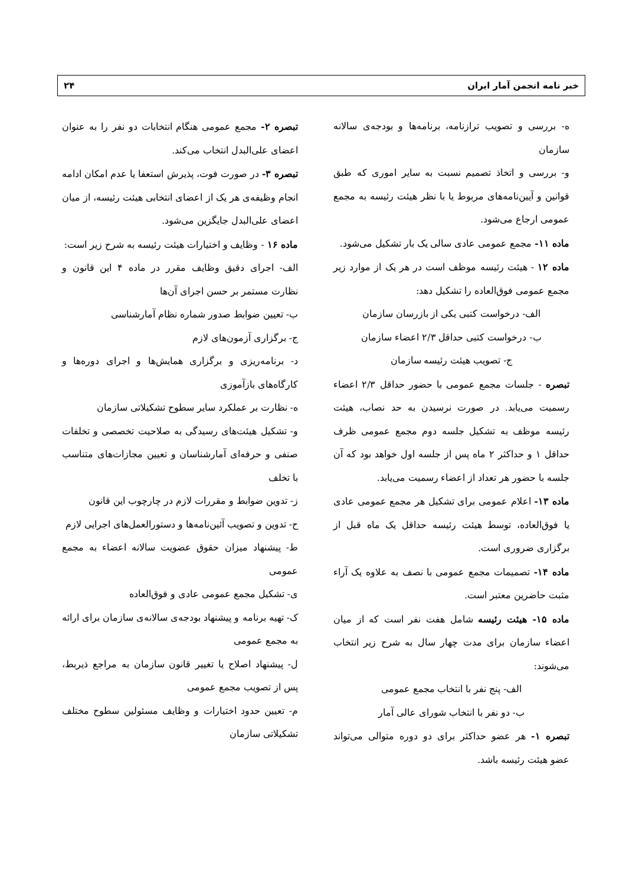خبر نامه انجمن آمار ایران ۲۴
ه- بررسی و تصویب ترازنامه، برنامه‌ها و بودجه‌ی سالانه سازمان
و- بررسی و اتخاذ تصمیم نسبت به سایر اموری که طبق قوانین و آیین‌نامه‌های مربوط یا با نظر هیئت رئیسه به مجمع عمومی ارجاع می‌شود.
ماده ۱۱- مجمع عمومی عادی سالی یک بار تشکیل می‌شود.
ماده ۱۲ - هیئت رئیسه موظف است در هر یک از موارد زیر مجمع عمومی فوق‌العاده را تشکیل دهد:
الف- درخواست کتبی یکی از بازرسان سازمان
ب- درخواست کتبی حداقل ۲/۳ اعضاء سازمان
ج- تصویب هیئت رئیسه سازمان
تبصره - جلسات مجمع عمومی با حضور حداقل ۲/۳ اعضاء رسمیت می‌یابد. در صورت نرسیدن به حد نصاب، هیئت رئیسه موظف به تشکیل جلسه دوم مجمع عمومی ظرف حداقل ۱ و حداکثر ۲ ماه پس از جلسه اول خواهد بود که آن جلسه با حضور هر تعداد از اعضاء رسمیت می‌یابد.
ماده ۱۳- اعلام عمومی برای تشکیل هر مجمع عمومی عادی یا فوق‌العاده، توسط هیئت رئیسه حداقل یک ماه قبل از برگزاری ضروری است.
ماده ۱۴- تصمیمات مجمع عمومی با نصف به علاوه یک آراء مثبت حاضرین معتبر است.
ماده ۱۵- هیئت رئیسه شامل هفت نفر است که از میان اعضاء سازمان برای مدت چهار سال به شرح زیر انتخاب می‌شوند:
الف- پنج نفر با انتخاب مجمع عمومی
ب- دو نفر با انتخاب شورای عالی آمار
تبصره ۱- هر عضو حداکثر برای دو دوره متوالی می‌تواند عضو هیئت رئیسه باشد.
تبصره ۲- مجمع عمومی هنگام انتخابات دو نفر را به عنوان اعضای علی‌البدل انتخاب می‌کند.
تبصره ۳- در صورت فوت، پذیرش استعفا یا عدم امکان ادامه انجام وظیفه‌ی هر یک از اعضای انتخابی هیئت رئیسه، از میان اعضای علی‌البدل جایگزین می‌شود.
ماده ۱۶ - وظایف و اختیارات هیئت رئیسه به شرح زیر است:
الف- اجرای دقیق وظایف مقرر در ماده ۴ این قانون و نظارت مستمر بر حسن اجرای آن‌ها
ب- تعیین ضوابط صدور شماره نظام آمارشناسی
ج- برگزاری آزمون‌های لازم
د- برنامه‌ریزی و برگزاری همایش‌ها و اجرای دوره‌ها و کارگاه‌های بازآموزی
ه- نظارت بر عملکرد سایر سطوح تشکیلاتی سازمان
و- تشکیل هیئت‌های رسیدگی به صلاحیت تخصصی و تخلفات صنفی و حرفه‌ای آمارشناسان و تعیین مجازات‌های متناسب با تخلف
ز- تدوین ضوابط و مقررات لازم در چارچوب این قانون
ح- تدوین و تصویب آئین‌نامه‌ها و دستورالعمل‌های اجرایی لازم
ط- پیشنهاد میزان حقوق عضویت سالانه اعضاء به مجمع عمومی
ی- تشکیل مجمع عمومی عادی و فوق‌العاده
ک- تهیه برنامه و پیشنهاد بودجه‌ی سالانه‌ی سازمان برای ارائه به مجمع عمومی
ل- پیشنهاد اصلاح یا تغییر قانون سازمان به مراجع ذیربط، پس از تصویب مجمع عمومی
م- تعیین حدود اختیارات و وظایف مسئولین سطوح مختلف تشکیلاتی سازمان